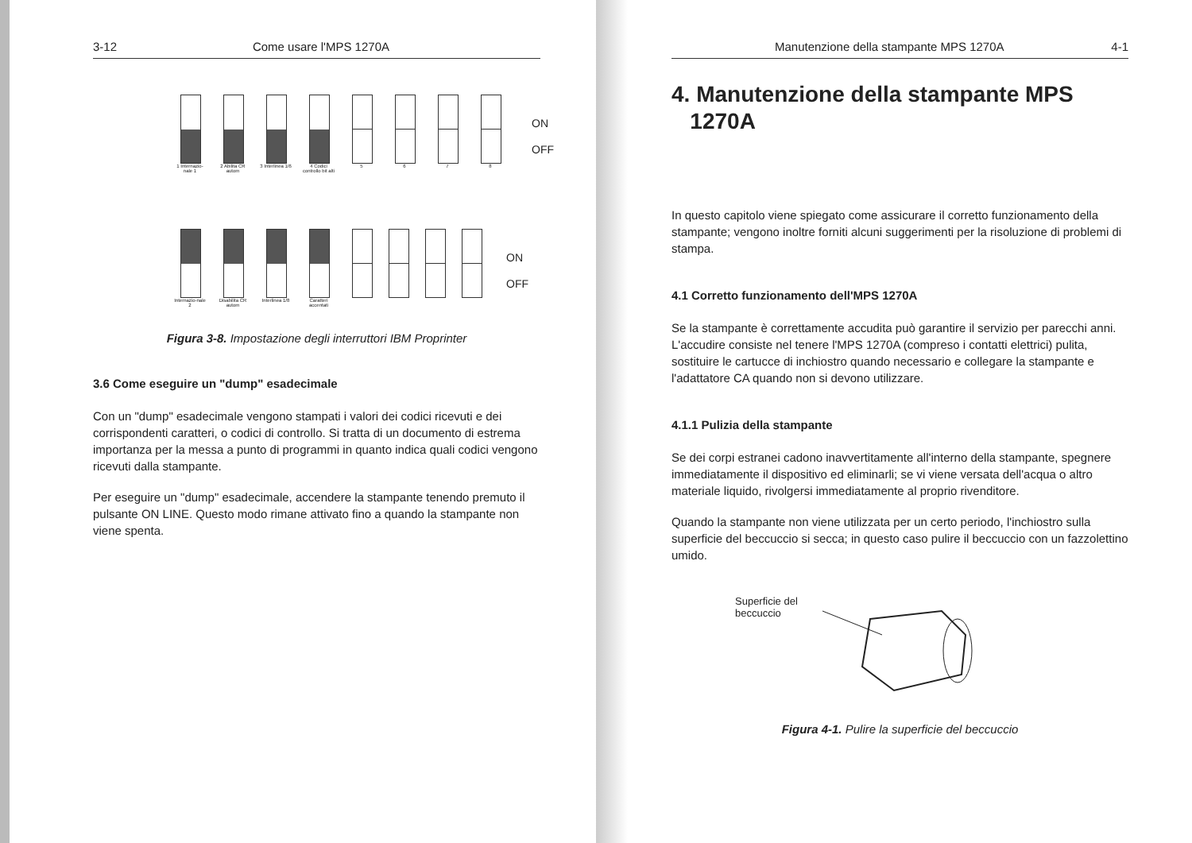3-12 Come usare l'MPS 1270A
1 Internazio-nale 1 2 Abilita CR autom 3 Interlinea 1/6 4 Codici controllo bit alti 5 6 7 8
ON
OFF
Internazio-nale 2 Disabilita CR autom Interlinea 1/8 Caratteri accentati
ON
OFF
Figura 3-8. Impostazione degli interruttori IBM Proprinter
3.6 Come eseguire un "dump" esadecimale
Con un "dump" esadecimale vengono stampati i valori dei codici ricevuti e dei corrispondenti caratteri, o codici di controllo. Si tratta di un documento di estrema importanza per la messa a punto di programmi in quanto indica quali codici vengono ricevuti dalla stampante.
Per eseguire un "dump" esadecimale, accendere la stampante tenendo premuto il pulsante ON LINE. Questo modo rimane attivato fino a quando la stampante non viene spenta.
Manutenzione della stampante MPS 1270A 4-1
4. Manutenzione della stampante MPS
1270A
In questo capitolo viene spiegato come assicurare il corretto funzionamento della stampante; vengono inoltre forniti alcuni suggerimenti per la risoluzione di problemi di stampa.
4.1 Corretto funzionamento dell'MPS 1270A
Se la stampante è correttamente accudita può garantire il servizio per parecchi anni. L'accudire consiste nel tenere l'MPS 1270A (compreso i contatti elettrici) pulita, sostituire le cartucce di inchiostro quando necessario e collegare la stampante e l'adattatore CA quando non si devono utilizzare.
4.1.1 Pulizia della stampante
Se dei corpi estranei cadono inavvertitamente all'interno della stampante, spegnere immediatamente il dispositivo ed eliminarli; se vi viene versata dell'acqua o altro materiale liquido, rivolgersi immediatamente al proprio rivenditore.
Quando la stampante non viene utilizzata per un certo periodo, l'inchiostro sulla superficie del beccuccio si secca; in questo caso pulire il beccuccio con un fazzolettino umido.
Superficie del beccuccio
Figura 4-1. Pulire la superficie del beccuccio